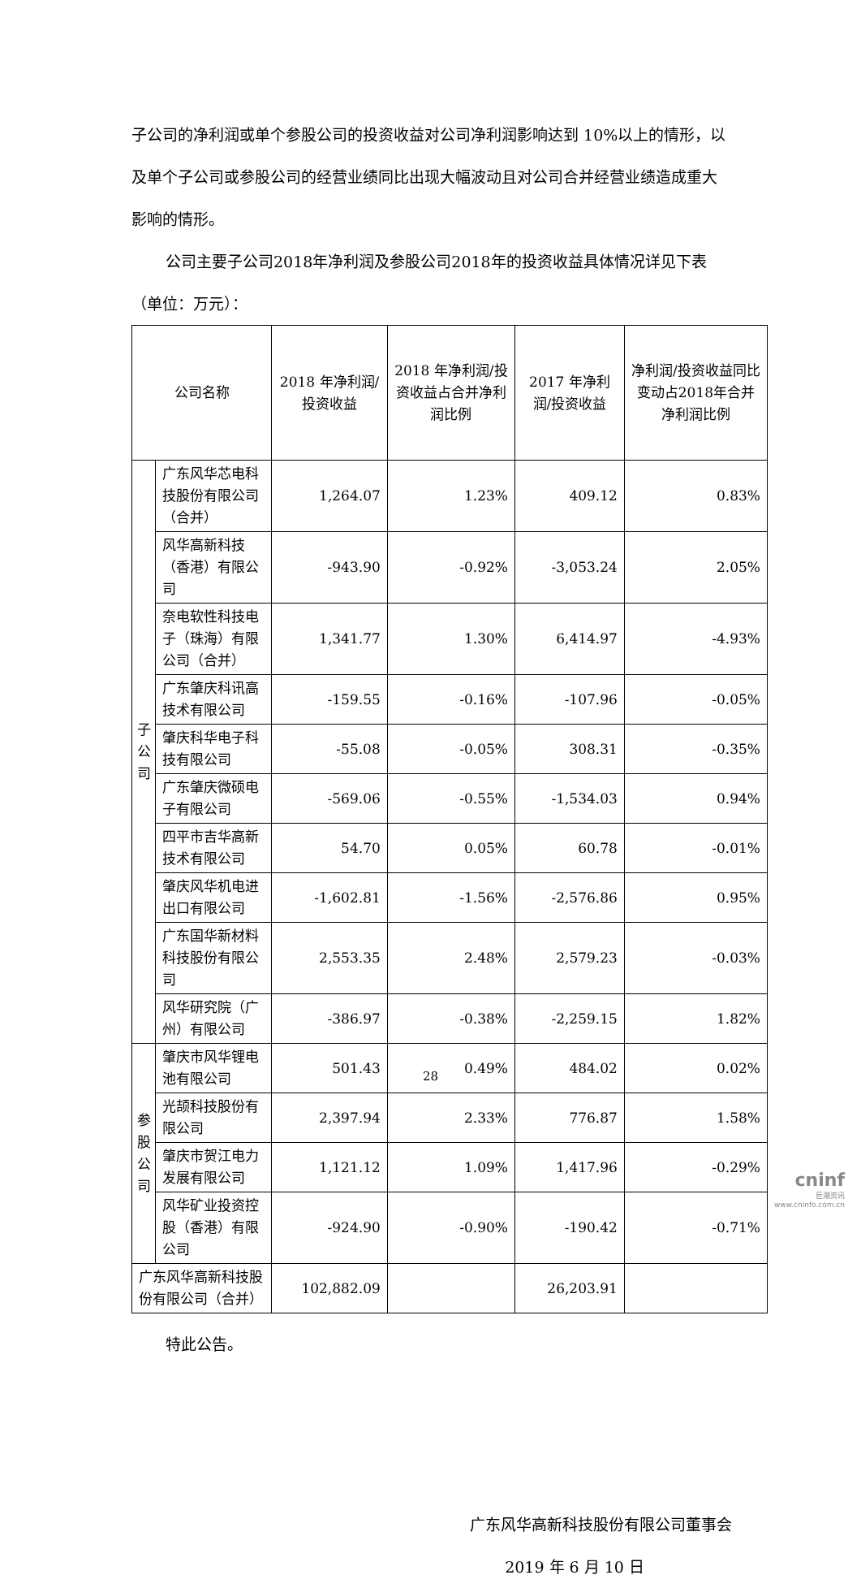子公司的净利润或单个参股公司的投资收益对公司净利润影响达到 10%以上的情形，以及单个子公司或参股公司的经营业绩同比出现大幅波动且对公司合并经营业绩造成重大影响的情形。
公司主要子公司2018年净利润及参股公司2018年的投资收益具体情况详见下表（单位：万元）：
| 公司名称 | | 2018 年净利润/投资收益 | 2018 年净利润/投资收益占合并净利润比例 | 2017 年净利润/投资收益 | 净利润/投资收益同比变动占2018年合并净利润比例 |
| --- | --- | --- | --- | --- | --- |
| 子 公 司 | 广东风华芯电科技股份有限公司（合并） | 1,264.07 | 1.23% | 409.12 | 0.83% |
| | 风华高新科技（香港）有限公司 | -943.90 | -0.92% | -3,053.24 | 2.05% |
| | 奈电软性科技电子（珠海）有限公司（合并） | 1,341.77 | 1.30% | 6,414.97 | -4.93% |
| | 广东肇庆科讯高技术有限公司 | -159.55 | -0.16% | -107.96 | -0.05% |
| | 肇庆科华电子科技有限公司 | -55.08 | -0.05% | 308.31 | -0.35% |
| | 广东肇庆微硕电子有限公司 | -569.06 | -0.55% | -1,534.03 | 0.94% |
| | 四平市吉华高新技术有限公司 | 54.70 | 0.05% | 60.78 | -0.01% |
| | 肇庆风华机电进出口有限公司 | -1,602.81 | -1.56% | -2,576.86 | 0.95% |
| | 广东国华新材料科技股份有限公司 | 2,553.35 | 2.48% | 2,579.23 | -0.03% |
| | 风华研究院（广州）有限公司 | -386.97 | -0.38% | -2,259.15 | 1.82% |
| 参 股 公 司 | 肇庆市风华锂电池有限公司 | 501.43 | 0.49% | 484.02 | 0.02% |
| | 光颉科技股份有限公司 | 2,397.94 | 2.33% | 776.87 | 1.58% |
| | 肇庆市贺江电力发展有限公司 | 1,121.12 | 1.09% | 1,417.96 | -0.29% |
| | 风华矿业投资控股（香港）有限公司 | -924.90 | -0.90% | -190.42 | -0.71% |
| 广东风华高新科技股份有限公司（合并） | | 102,882.09 | | 26,203.91 | |
特此公告。
广东风华高新科技股份有限公司董事会
2019 年 6 月 10 日
28
cninf
巨潮资讯
www.cninfo.com.cn